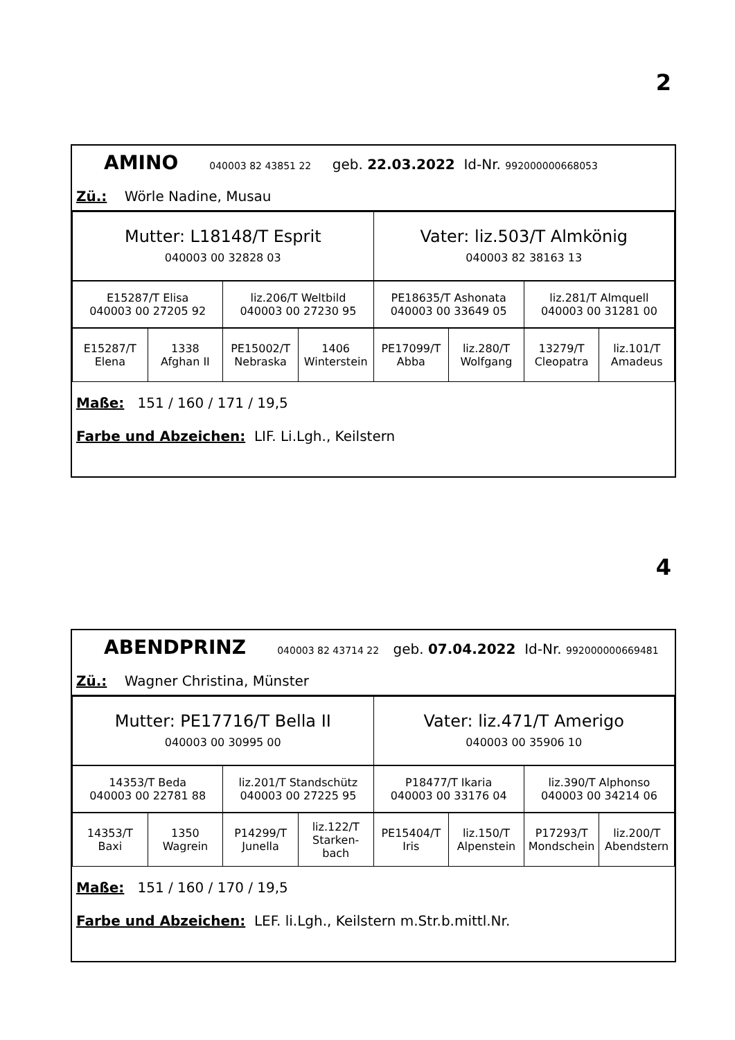2
AMINO 040003 82 43851 22 geb. 22.03.2022 Id-Nr. 992000000668053
Zü.: Wörle Nadine, Musau
| Mutter: L18148/T Esprit 040003 00 32828 03 | Vater: liz.503/T Almkönig 040003 82 38163 13 |
| E15287/T Elisa 040003 00 27205 92 | liz.206/T Weltbild 040003 00 27230 95 | PE18635/T Ashonata 040003 00 33649 05 | liz.281/T Almquell 040003 00 31281 00 |
| E15287/T Elena | 1338 Afghan II | PE15002/T Nebraska | 1406 Winterstein | PE17099/T Abba | liz.280/T Wolfgang | 13279/T Cleopatra | liz.101/T Amadeus |
Maße: 151 / 160 / 171 / 19,5
Farbe und Abzeichen: LIF. Li.Lgh., Keilstern
4
ABENDPRINZ 040003 82 43714 22 geb. 07.04.2022 Id-Nr. 992000000669481
Zü.: Wagner Christina, Münster
| Mutter: PE17716/T Bella II 040003 00 30995 00 | Vater: liz.471/T Amerigo 040003 00 35906 10 |
| 14353/T Beda 040003 00 22781 88 | liz.201/T Standschütz 040003 00 27225 95 | P18477/T Ikaria 040003 00 33176 04 | liz.390/T Alphonso 040003 00 34214 06 |
| 14353/T Baxi | 1350 Wagrein | P14299/T Junella | liz.122/T Starken- bach | PE15404/T Iris | liz.150/T Alpenstein | P17293/T Mondschein | liz.200/T Abendstern |
Maße: 151 / 160 / 170 / 19,5
Farbe und Abzeichen: LEF. li.Lgh., Keilstern m.Str.b.mittl.Nr.